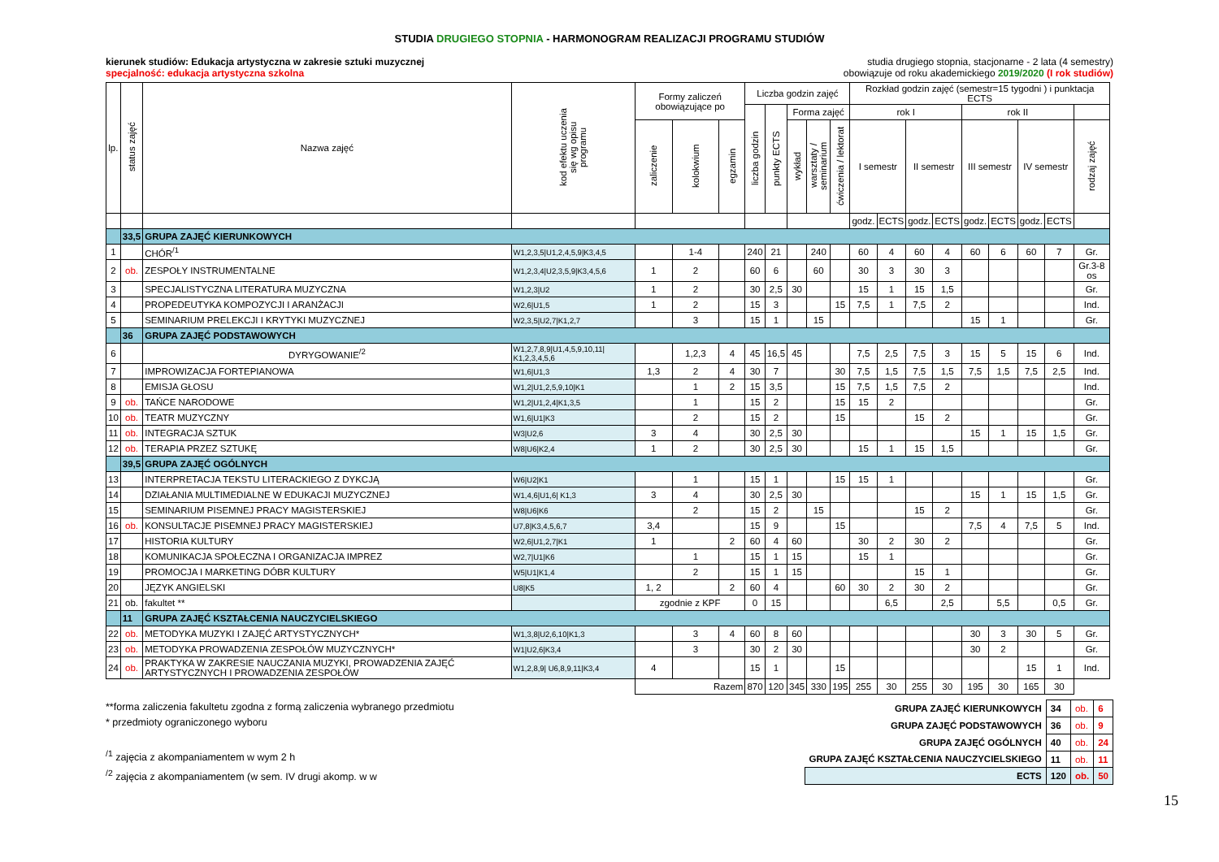STUDIA DRUGIEGO STOPNIA - HARMONOGRAM REALIZACJI PROGRAMU STUDIÓW
kierunek studiów: Edukacja artystyczna w zakresie sztuki muzycznej
specjalność: edukacja artystyczna szkolna
studia drugiego stopnia, stacjonarne - 2 lata (4 semestry)
obowiązuje od roku akademickiego 2019/2020 (I rok studiów)
| lp. | status zajęć | Nazwa zajęć | kod efektu uczenia się wg opisu programu | Formy zaliczeń obowiązujące po | | | Liczba godzin zajęć | | | | | Rozkład godzin zajęć (semestr=15 tygodni ) i punktacja ECTS | | | | | | | | |
| --- | --- | --- | --- | --- | --- | --- | --- | --- | --- | --- | --- | --- | --- | --- | --- | --- | --- | --- | --- | --- |
| | | | | | | | liczba godzin | punkty ECTS | Forma zajęć | | | rok I | | | | rok II | | | | |
| | | | | zaliczenie | kolokwium | egzamin | | | wykład | warsztaty / seminarium | ćwiczenia / lektorat | I semestr | | II semestr | | III semestr | | IV semestr | | rodzaj zajęć |
| | | | | | | | | | | | | godz. | ECTS | godz. | ECTS | godz. | ECTS | godz. | ECTS | |
| | 33,5 | GRUPA ZAJĘĆ KIERUNKOWYCH | | | | | | | | | | | | | | | | | | |
| 1 | | CHÓR<sup>/1</sup> | W1,2,3,5/U1,2,4,5,9/K3,4,5 | | 1-4 | | 240 | 21 | | 240 | | 60 | 4 | 60 | 4 | 60 | 6 | 60 | 7 | Gr. |
| 2 | ob. | ZESPOŁY INSTRUMENTALNE | W1,2,3,4/U2,3,5,9/K3,4,5,6 | 1 | 2 | | 60 | 6 | | 60 | | 30 | 3 | 30 | 3 | | | | | Gr.3-8 os |
| 3 | | SPECJALISTYCZNA LITERATURA MUZYCZNA | W1,2,3/U2 | 1 | 2 | | 30 | 2,5 | 30 | | | 15 | 1 | 15 | 1,5 | | | | | Gr. |
| 4 | | PROPEDEUTYKA KOMPOZYCJI I ARANŻACJI | W2,6/U1,5 | 1 | 2 | | 15 | 3 | | | 15 | 7,5 | 1 | 7,5 | 2 | | | | | Ind. |
| 5 | | SEMINARIUM PRELEKCJI I KRYTYKI MUZYCZNEJ | W2,3,5/U2,7/K1,2,7 | | 3 | | 15 | 1 | | 15 | | | | | | 15 | 1 | | | Gr. |
| | 36 | GRUPA ZAJĘĆ PODSTAWOWYCH | | | | | | | | | | | | | | | | | | |
| 6 | | DYRYGOWANIE<sup>/2</sup> | W1,2,7,8,9/U1,4,5,9,10,11/ K1,2,3,4,5,6 | | 1,2,3 | 4 | 45 | 16,5 | 45 | | | 7,5 | 2,5 | 7,5 | 3 | 15 | 5 | 15 | 6 | Ind. |
| 7 | | IMPROWIZACJA FORTEPIANOWA | W1,6/U1,3 | 1,3 | 2 | 4 | 30 | 7 | | | 30 | 7,5 | 1,5 | 7,5 | 1,5 | 7,5 | 1,5 | 7,5 | 2,5 | Ind. |
| 8 | | EMISJA GŁOSU | W1,2/U1,2,5,9,10/K1 | | 1 | 2 | 15 | 3,5 | | | 15 | 7,5 | 1,5 | 7,5 | 2 | | | | | Ind. |
| 9 | ob. | TAŃCE NARODOWE | W1,2/U1,2,4/K1,3,5 | | 1 | | 15 | 2 | | | 15 | 15 | 2 | | | | | | | Gr. |
| 10 | ob. | TEATR MUZYCZNY | W1,6/U1/K3 | | 2 | | 15 | 2 | | | 15 | | | 15 | 2 | | | | | Gr. |
| 11 | ob. | INTEGRACJA SZTUK | W3/U2,6 | 3 | 4 | | 30 | 2,5 | 30 | | | | | | | 15 | 1 | 15 | 1,5 | Gr. |
| 12 | ob. | TERAPIA PRZEZ SZTUKĘ | W8/U6/K2,4 | 1 | 2 | | 30 | 2,5 | 30 | | | 15 | 1 | 15 | 1,5 | | | | | Gr. |
| | 39,5 | GRUPA ZAJĘĆ OGÓLNYCH | | | | | | | | | | | | | | | | | | |
| 13 | | INTERPRETACJA TEKSTU LITERACKIEGO Z DYKCJĄ | W6/U2/K1 | | 1 | | 15 | 1 | | | 15 | 15 | 1 | | | | | | | Gr. |
| 14 | | DZIAŁANIA MULTIMEDIALNE W EDUKACJI MUZYCZNEJ | W1,4,6/U1,6/ K1,3 | 3 | 4 | | 30 | 2,5 | 30 | | | | | | | 15 | 1 | 15 | 1,5 | Gr. |
| 15 | | SEMINARIUM PISEMNEJ PRACY MAGISTERSKIEJ | W8/U6/K6 | | 2 | | 15 | 2 | | 15 | | | | 15 | 2 | | | | | Gr. |
| 16 | ob. | KONSULTACJE PISEMNEJ PRACY MAGISTERSKIEJ | U7,8/K3,4,5,6,7 | 3,4 | | | 15 | 9 | | | 15 | | | | | 7,5 | 4 | 7,5 | 5 | Ind. |
| 17 | | HISTORIA KULTURY | W2,6/U1,2,7/K1 | 1 | | 2 | 60 | 4 | 60 | | | 30 | 2 | 30 | 2 | | | | | Gr. |
| 18 | | KOMUNIKACJA SPOŁECZNA I ORGANIZACJA IMPREZ | W2,7/U1/K6 | | 1 | | 15 | 1 | 15 | | | 15 | 1 | | | | | | | Gr. |
| 19 | | PROMOCJA I MARKETING DÓBR KULTURY | W5/U1/K1,4 | | 2 | | 15 | 1 | 15 | | | | | 15 | 1 | | | | | Gr. |
| 20 | | JĘZYK ANGIELSKI | U8/K5 | 1, 2 | | 2 | 60 | 4 | | | 60 | 30 | 2 | 30 | 2 | | | | | Gr. |
| 21 | ob. | fakultet ** | | zgodnie z KPF | | | 0 | 15 | | | | | 6,5 | | 2,5 | | 5,5 | | 0,5 | Gr. |
| | 11 | GRUPA ZAJĘĆ KSZTAŁCENIA NAUCZYCIELSKIEGO | | | | | | | | | | | | | | | | | | |
| 22 | ob. | METODYKA MUZYKI I ZAJĘĆ ARTYSTYCZNYCH* | W1,3,8/U2,6,10/K1,3 | | 3 | 4 | 60 | 8 | 60 | | | | | | | 30 | 3 | 30 | 5 | Gr. |
| 23 | ob. | METODYKA PROWADZENIA ZESPOŁÓW MUZYCZNYCH* | W1/U2,6/K3,4 | | 3 | | 30 | 2 | 30 | | | | | | | 30 | 2 | | | Gr. |
| 24 | ob. | PRAKTYKA W ZAKRESIE NAUCZANIA MUZYKI, PROWADZENIA ZAJĘĆ ARTYSTYCZNYCH I PROWADZENIA ZESPOŁÓW | W1,2,8,9/ U6,8,9,11/K3,4 | 4 | | | 15 | 1 | | | 15 | | | | | | | 15 | 1 | Ind. |
| | | | | Razem | | | 870 | 120 | 345 | 330 | 195 | 255 | 30 | 255 | 30 | 195 | 30 | 165 | 30 | |
**forma zaliczenia fakultetu zgodna z formą zaliczenia wybranego przedmiotu
* przedmioty ograniczonego wyboru
<sup>/1</sup> zajęcia z akompaniamentem w wym 2 h
<sup>/2</sup> zajęcia z akompaniamentem (w sem. IV drugi akomp. w w
| GRUPA ZAJĘĆ KIERUNKOWYCH | 34 | ob. | 6 |
| GRUPA ZAJĘĆ PODSTAWOWYCH | 36 | ob. | 9 |
| GRUPA ZAJĘĆ OGÓLNYCH | 40 | ob. | 24 |
| GRUPA ZAJĘĆ KSZTAŁCENIA NAUCZYCIELSKIEGO | 11 | ob. | 11 |
| ECTS | 120 | ob. | 50 |
15